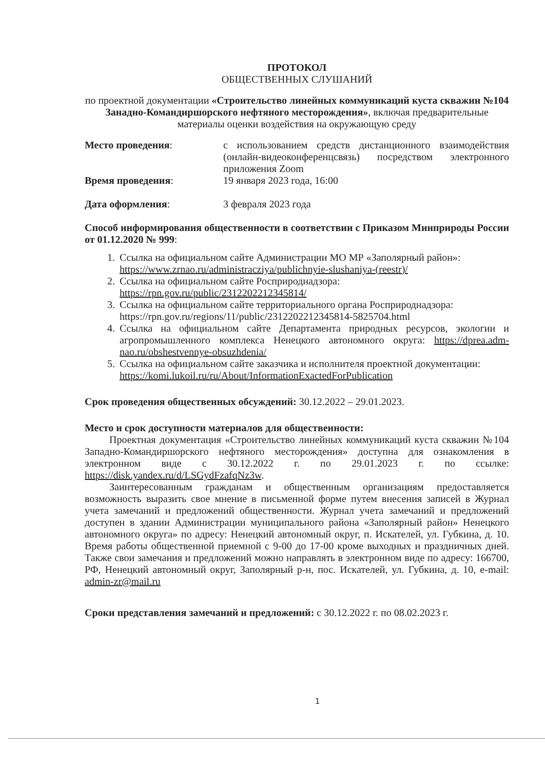ПРОТОКОЛ
ОБЩЕСТВЕННЫХ СЛУШАНИЙ
по проектной документации «Строительство линейных коммуникаций куста скважин №104 Занадно-Командиршорского нефтяного месторождения», включая предварительные материалы оценки воздействия на окружающую среду
| Место проведения : | с использованием средств дистанционного взаимодействия (онлайн-видеоконференцсвязь) посредством электронного приложения Zoom |
| Время проведения : | 19 января 2023 года, 16:00 |
| Дата оформления : | 3 февраля 2023 года |
Способ информирования общественности в соответствии с Приказом Минприроды России от 01.12.2020 № 999:
1. Ссылка на официальном сайте Администрации МО МР «Заполярный район»: https://www.zrnao.ru/administracziya/publichnyie-slushaniya-(reestr)/
2. Ссылка на официальном сайте Росприроднадзора: https://rpn.gov.ru/public/2312202212345814/
3. Ссылка на официальном сайте территориального органа Росприроднадзора: https://rpn.gov.ru/regions/11/public/2312202212345814-5825704.html
4. Ссылка на официальном сайте Департамента природных ресурсов, экологии и агропромышленного комплекса Ненецкого автономного округа: https://dprea.adm-nao.ru/obshestvennye-obsuzhdenia/
5. Ссылка на официальном сайте заказчика и исполнителя проектной документации: https://komi.lukoil.ru/ru/About/InformationExactedForPublication
Срок проведения общественных обсуждений: 30.12.2022 – 29.01.2023.
Место и срок доступности материалов для общественности:
Проектная документация «Строительство линейных коммуникаций куста скважин №104 Западно-Командиршорского нефтяного месторождения» доступна для ознакомления в электронном виде с 30.12.2022 г. по 29.01.2023 г. по ссылке: https://disk.yandex.ru/d/LSGydFzafqNz3w.
Заинтересованным гражданам и общественным организациям предоставляется возможность выразить свое мнение в письменной форме путем внесения записей в Журнал учета замечаний и предложений общественности. Журнал учета замечаний и предложений доступен в здании Администрации муниципального района «Заполярный район» Ненецкого автономного округа» по адресу: Ненецкий автономный округ, п. Искателей, ул. Губкина, д. 10. Время работы общественной приемной с 9-00 до 17-00 кроме выходных и праздничных дней. Также свои замечания и предложений можно направлять в электронном виде по адресу: 166700, РФ, Ненецкий автономный округ, Заполярный р-н, пос. Искателей, ул. Губкина, д. 10, e-mail: admin-zr@mail.ru
Сроки представления замечаний и предложений: с 30.12.2022 г. по 08.02.2023 г.
1